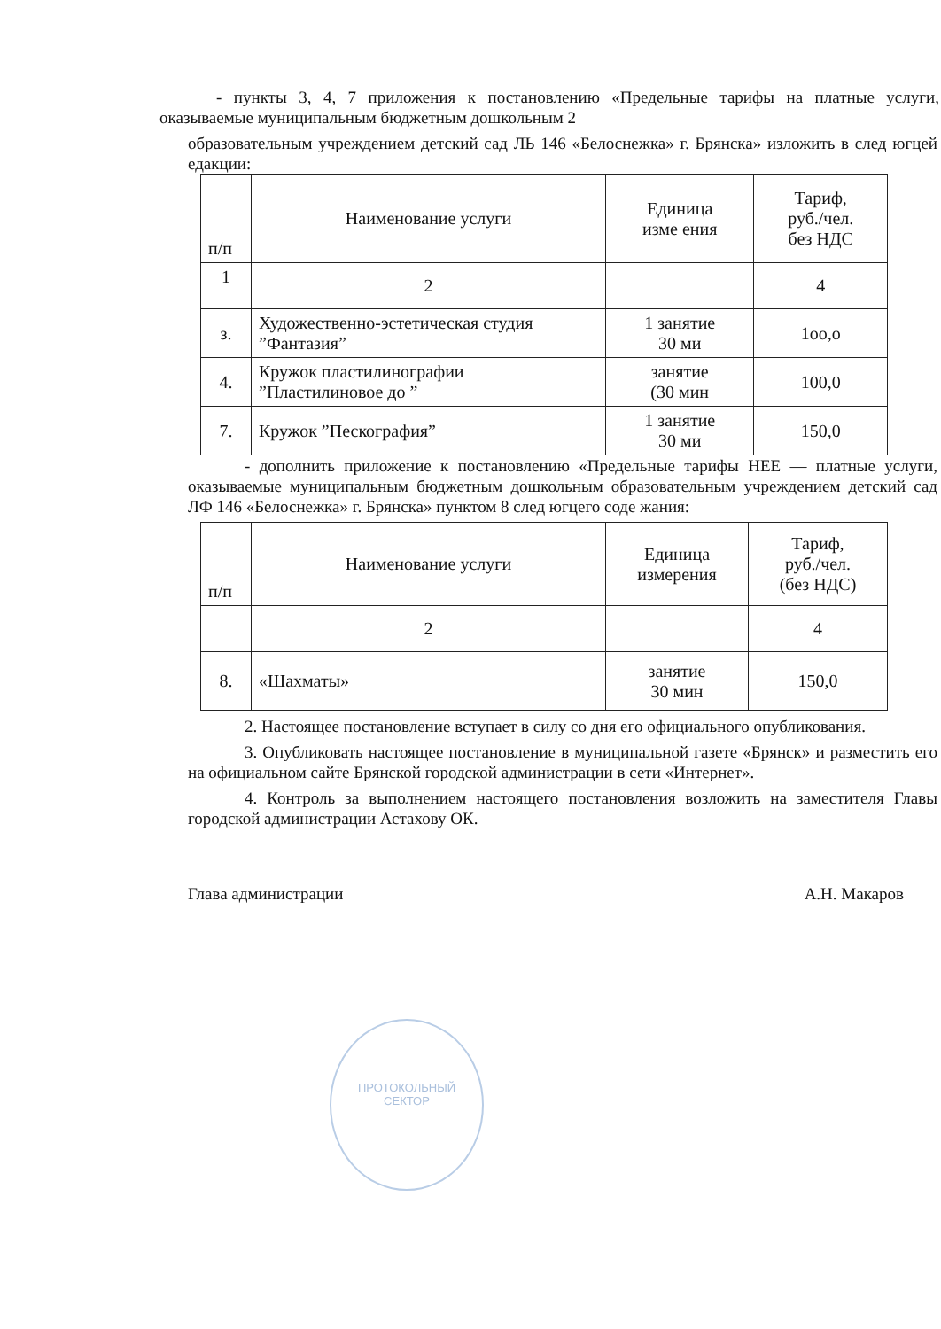- пункты 3, 4, 7 приложения к постановлению «Предельные тарифы на платные услуги, оказываемые муниципальным бюджетным дошкольным 2
образовательным учреждением детский сад ЛЬ 146 «Белоснежка» г. Брянска» изложить в след югцей едакции:
| п/п | Наименование услуги | Единица изме ения | Тариф, руб./чел. без НДС |
| 1 | 2 | | 4 |
| з. | Художественно-эстетическая студия ”Фантазия” | 1 занятие 30 ми | 1оо,о |
| 4. | Кружок пластилинографии ”Пластилиновое до ” | занятие (30 мин | 100,0 |
| 7. | Кружок ”Пескография” | 1 занятие 30 ми | 150,0 |
- дополнить приложение к постановлению «Предельные тарифы НЕЕ — платные услуги, оказываемые муниципальным бюджетным дошкольным образовательным учреждением детский сад ЛФ 146 «Белоснежка» г. Брянска» пунктом 8 след югцего соде жания:
| п/п | Наименование услуги | Единица измерения | Тариф, руб./чел. (без НДС) |
| | 2 | | 4 |
| 8. | «Шахматы» | занятие 30 мин | 150,0 |
2. Настоящее постановление вступает в силу со дня его официального опубликования.
3. Опубликовать настоящее постановление в муниципальной газете «Брянск» и разместить его на официальном сайте Брянской городской администрации в сети «Интернет».
4. Контроль за выполнением настоящего постановления возложить на заместителя Главы городской администрации Астахову ОК.
Глава администрации А.Н. Макаров
ПРОТОКОЛЬНЫЙ
СЕКТОР